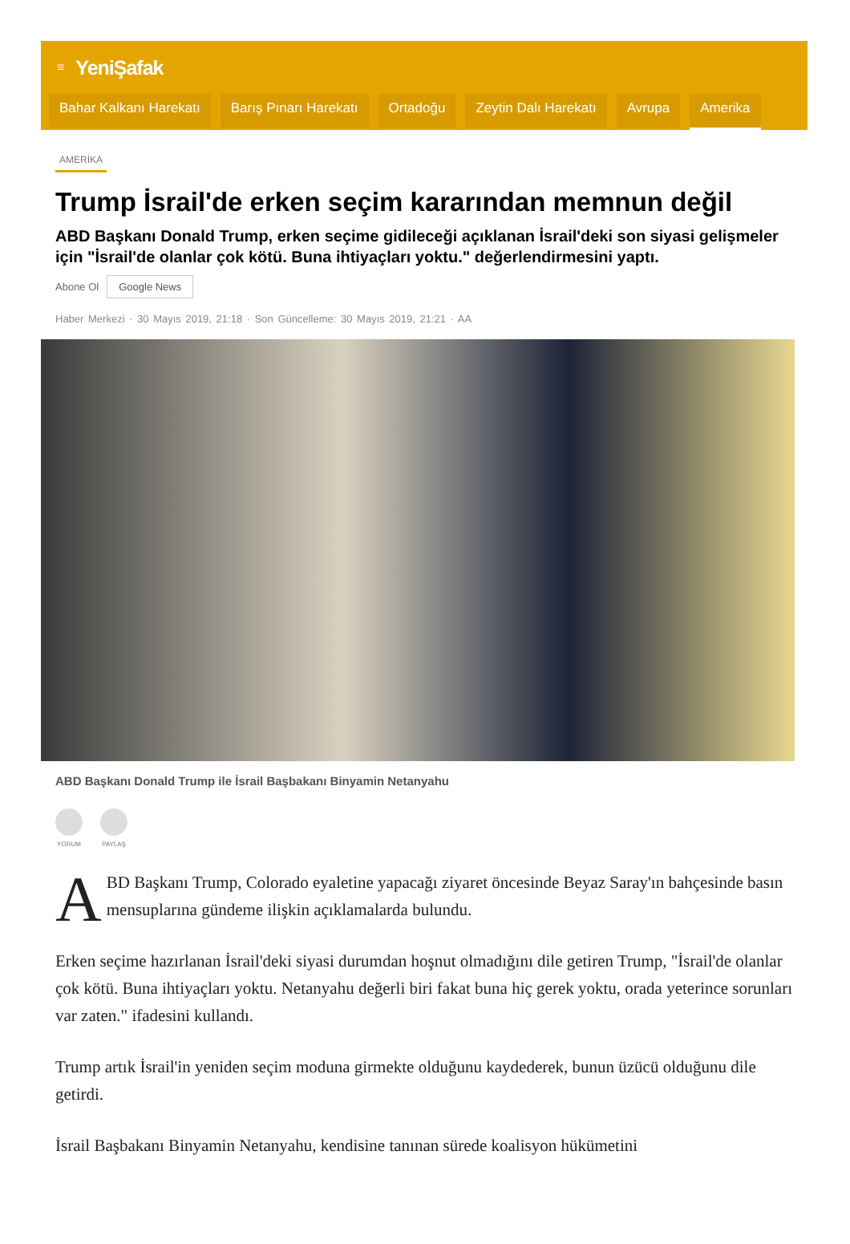≡ YeniŞafak
Bahar Kalkanı Harekatı Barış Pınarı Harekatı Ortadoğu Zeytin Dalı Harekatı Avrupa Amerika
AMERİKA
Trump İsrail'de erken seçim kararından memnun değil
ABD Başkanı Donald Trump, erken seçime gidileceği açıklanan İsrail'deki son siyasi gelişmeler için "İsrail'de olanlar çok kötü. Buna ihtiyaçları yoktu." değerlendirmesini yaptı.
Abone Ol Google News
Haber Merkezi · 30 Mayıs 2019, 21:18 · Son Güncelleme: 30 Mayıs 2019, 21:21 · AA
ABD Başkanı Donald Trump ile İsrail Başbakanı Binyamin Netanyahu
YORUM PAYLAŞ
ABD Başkanı Trump, Colorado eyaletine yapacağı ziyaret öncesinde Beyaz Saray'ın bahçesinde basın mensuplarına gündeme ilişkin açıklamalarda bulundu.
Erken seçime hazırlanan İsrail'deki siyasi durumdan hoşnut olmadığını dile getiren Trump, "İsrail'de olanlar çok kötü. Buna ihtiyaçları yoktu. Netanyahu değerli biri fakat buna hiç gerek yoktu, orada yeterince sorunları var zaten." ifadesini kullandı.
Trump artık İsrail'in yeniden seçim moduna girmekte olduğunu kaydederek, bunun üzücü olduğunu dile getirdi.
İsrail Başbakanı Binyamin Netanyahu, kendisine tanınan sürede koalisyon hükümetini